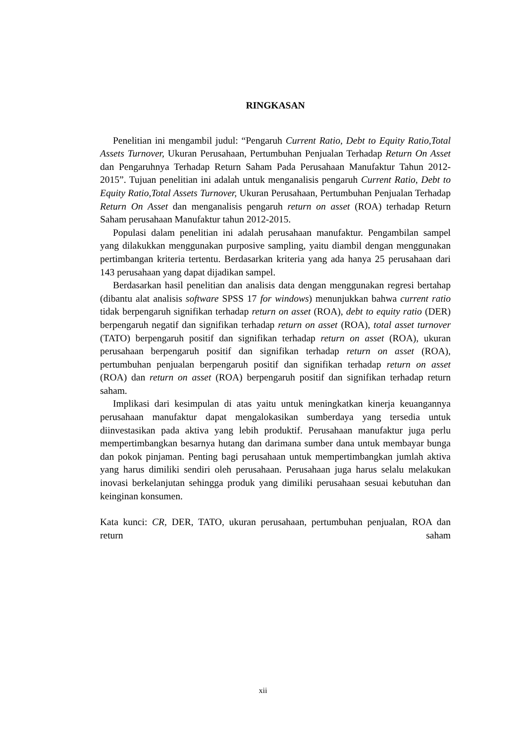RINGKASAN
Penelitian ini mengambil judul: “Pengaruh Current Ratio, Debt to Equity Ratio,Total Assets Turnover, Ukuran Perusahaan, Pertumbuhan Penjualan Terhadap Return On Asset dan Pengaruhnya Terhadap Return Saham Pada Perusahaan Manufaktur Tahun 2012-2015”. Tujuan penelitian ini adalah untuk menganalisis pengaruh Current Ratio, Debt to Equity Ratio,Total Assets Turnover, Ukuran Perusahaan, Pertumbuhan Penjualan Terhadap Return On Asset dan menganalisis pengaruh return on asset (ROA) terhadap Return Saham perusahaan Manufaktur tahun 2012-2015.
Populasi dalam penelitian ini adalah perusahaan manufaktur. Pengambilan sampel yang dilakukkan menggunakan purposive sampling, yaitu diambil dengan menggunakan pertimbangan kriteria tertentu. Berdasarkan kriteria yang ada hanya 25 perusahaan dari 143 perusahaan yang dapat dijadikan sampel.
Berdasarkan hasil penelitian dan analisis data dengan menggunakan regresi bertahap (dibantu alat analisis software SPSS 17 for windows) menunjukkan bahwa current ratio tidak berpengaruh signifikan terhadap return on asset (ROA), debt to equity ratio (DER) berpengaruh negatif dan signifikan terhadap return on asset (ROA), total asset turnover (TATO) berpengaruh positif dan signifikan terhadap return on asset (ROA), ukuran perusahaan berpengaruh positif dan signifikan terhadap return on asset (ROA), pertumbuhan penjualan berpengaruh positif dan signifikan terhadap return on asset (ROA) dan return on asset (ROA) berpengaruh positif dan signifikan terhadap return saham.
Implikasi dari kesimpulan di atas yaitu untuk meningkatkan kinerja keuangannya perusahaan manufaktur dapat mengalokasikan sumberdaya yang tersedia untuk diinvestasikan pada aktiva yang lebih produktif. Perusahaan manufaktur juga perlu mempertimbangkan besarnya hutang dan darimana sumber dana untuk membayar bunga dan pokok pinjaman. Penting bagi perusahaan untuk mempertimbangkan jumlah aktiva yang harus dimiliki sendiri oleh perusahaan. Perusahaan juga harus selalu melakukan inovasi berkelanjutan sehingga produk yang dimiliki perusahaan sesuai kebutuhan dan keinginan konsumen.
Kata kunci: CR, DER, TATO, ukuran perusahaan, pertumbuhan penjualan, ROA dan return saham
xii